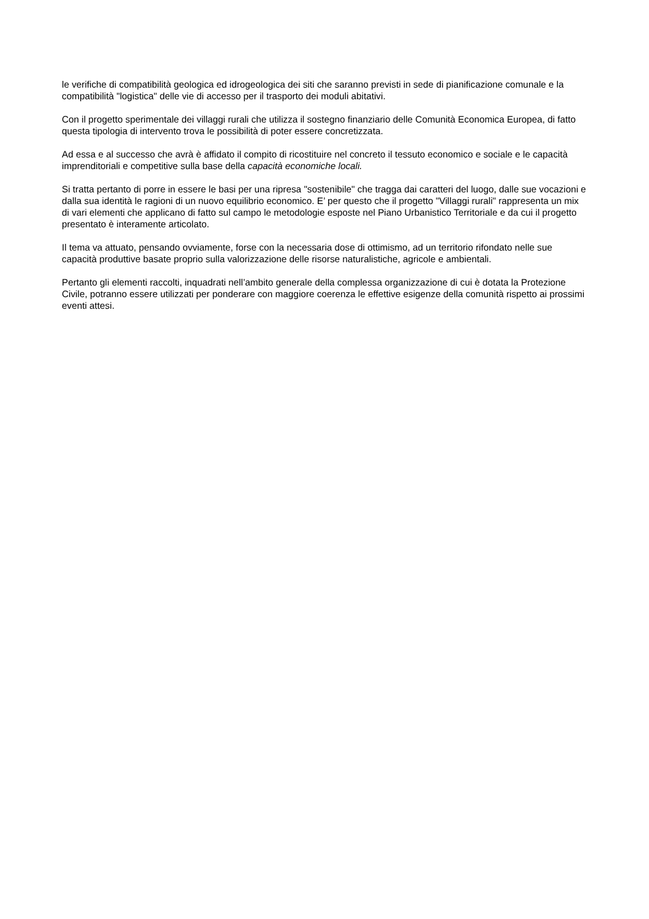le verifiche di compatibilità geologica ed idrogeologica dei siti che saranno previsti in sede di pianificazione comunale e la compatibilità "logistica" delle vie di accesso per il trasporto dei moduli abitativi.
Con il progetto sperimentale dei villaggi rurali che utilizza il sostegno finanziario delle Comunità Economica Europea, di fatto questa tipologia di intervento trova le possibilità di poter essere concretizzata.
Ad essa e al successo che avrà è affidato il compito di ricostituire nel concreto il tessuto economico e sociale e le capacità imprenditoriali e competitive sulla base della capacità economiche locali.
Si tratta pertanto di porre in essere le basi per una ripresa "sostenibile" che tragga dai caratteri del luogo, dalle sue vocazioni e dalla sua identità le ragioni di un nuovo equilibrio economico. E’ per questo che il progetto "Villaggi rurali" rappresenta un mix di vari elementi che applicano di fatto sul campo le metodologie esposte nel Piano Urbanistico Territoriale e da cui il progetto presentato è interamente articolato.
Il tema va attuato, pensando ovviamente, forse con la necessaria dose di ottimismo, ad un territorio rifondato nelle sue capacità produttive basate proprio sulla valorizzazione delle risorse naturalistiche, agricole e ambientali.
Pertanto gli elementi raccolti, inquadrati nell’ambito generale della complessa organizzazione di cui è dotata la Protezione Civile, potranno essere utilizzati per ponderare con maggiore coerenza le effettive esigenze della comunità rispetto ai prossimi eventi attesi.